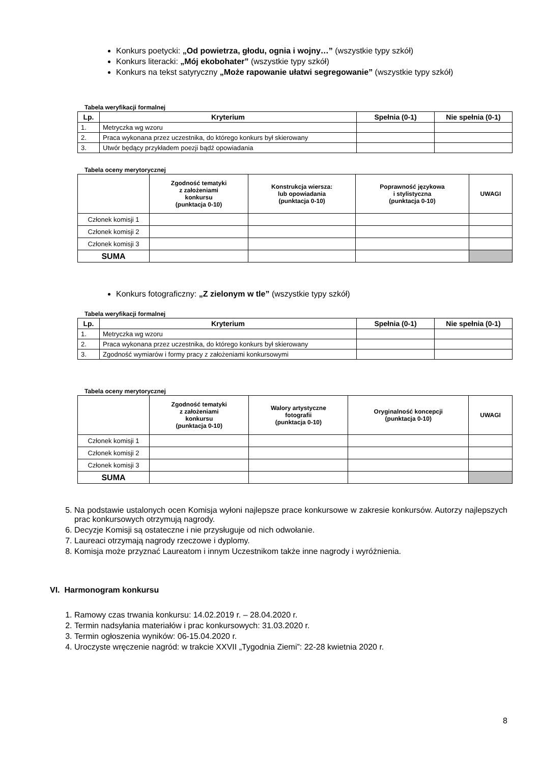Konkurs poetycki: „Od powietrza, głodu, ognia i wojny…” (wszystkie typy szkół)
Konkurs literacki: „Mój ekobohater” (wszystkie typy szkół)
Konkurs na tekst satyryczny „Może rapowanie ułatwi segregowanie” (wszystkie typy szkół)
Tabela weryfikacji formalnej
| Lp. | Kryterium | Spełnia (0-1) | Nie spełnia (0-1) |
| --- | --- | --- | --- |
| 1. | Metryczka wg wzoru | | |
| 2. | Praca wykonana przez uczestnika, do którego konkurs był skierowany | | |
| 3. | Utwór będący przykładem poezji bądź opowiadania | | |
Tabela oceny merytorycznej
| | Zgodność tematyki z założeniami konkursu (punktacja 0-10) | Konstrukcja wiersza: lub opowiadania (punktacja 0-10) | Poprawność językowa i stylistyczna (punktacja 0-10) | UWAGI |
| --- | --- | --- | --- | --- |
| Członek komisji 1 | | | | |
| Członek komisji 2 | | | | |
| Członek komisji 3 | | | | |
| SUMA | | | | |
Konkurs fotograficzny: „Z zielonym w tle” (wszystkie typy szkół)
Tabela weryfikacji formalnej
| Lp. | Kryterium | Spełnia (0-1) | Nie spełnia (0-1) |
| --- | --- | --- | --- |
| 1. | Metryczka wg wzoru | | |
| 2. | Praca wykonana przez uczestnika, do którego konkurs był skierowany | | |
| 3. | Zgodność wymiarów i formy pracy z założeniami konkursowymi | | |
Tabela oceny merytorycznej
| | Zgodność tematyki z założeniami konkursu (punktacja 0-10) | Walory artystyczne fotografii (punktacja 0-10) | Oryginalność koncepcji (punktacja 0-10) | UWAGI |
| --- | --- | --- | --- | --- |
| Członek komisji 1 | | | | |
| Członek komisji 2 | | | | |
| Członek komisji 3 | | | | |
| SUMA | | | | |
5. Na podstawie ustalonych ocen Komisja wyłoni najlepsze prace konkursowe w zakresie konkursów. Autorzy najlepszych prac konkursowych otrzymują nagrody.
6. Decyzje Komisji są ostateczne i nie przysługuje od nich odwołanie.
7. Laureaci otrzymają nagrody rzeczowe i dyplomy.
8. Komisja może przyznać Laureatom i innym Uczestnikom także inne nagrody i wyróżnienia.
VI. Harmonogram konkursu
1. Ramowy czas trwania konkursu: 14.02.2019 r. – 28.04.2020 r.
2. Termin nadsyłania materiałów i prac konkursowych: 31.03.2020 r.
3. Termin ogłoszenia wyników: 06-15.04.2020 r.
4. Uroczyste wręczenie nagród: w trakcie XXVII „Tygodnia Ziemi”: 22-28 kwietnia 2020 r.
8